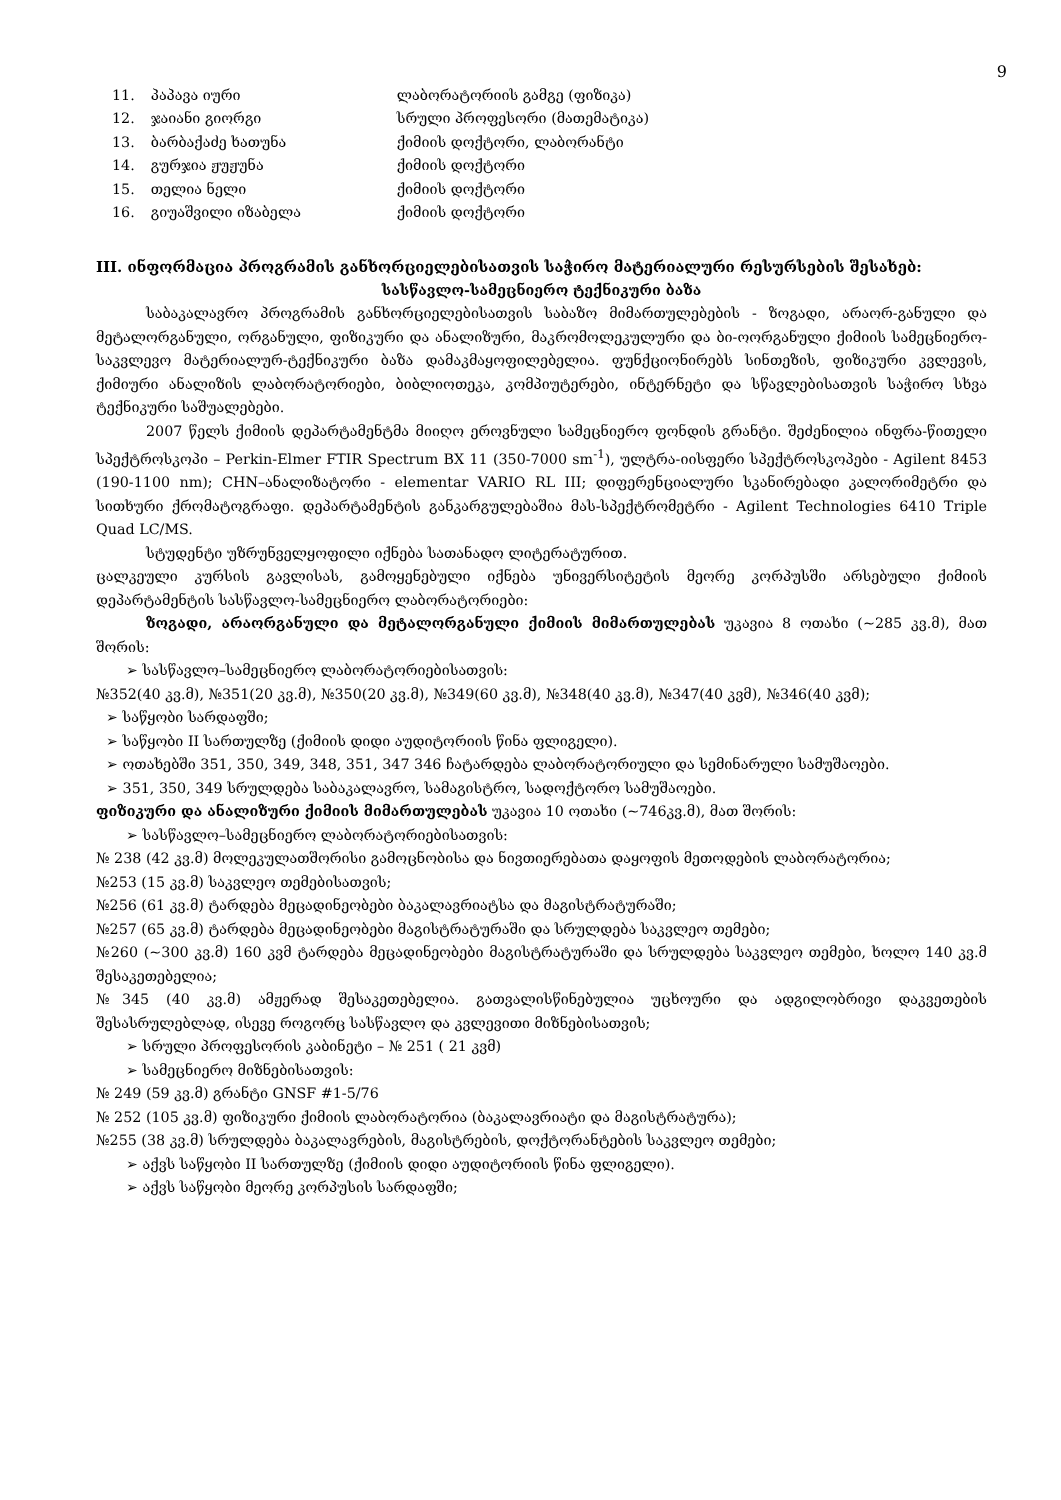9
| 11. | პაპავა იური | ლაბორატორიის გამგე (ფიზიკა) |
| 12. | ჯაიანი გიორგი | სრული პროფესორი (მათემატიკა) |
| 13. | ბარბაქაძე ხათუნა | ქიმიის დოქტორი, ლაბორანტი |
| 14. | გურჯია ჟუჟუნა | ქიმიის დოქტორი |
| 15. | თელია ნელი | ქიმიის დოქტორი |
| 16. | გიუაშვილი იზაბელა | ქიმიის დოქტორი |
III. ინფორმაცია პროგრამის განხორციელებისათვის საჭირო მატერიალური რესურსების შესახებ:
სასწავლო-სამეცნიერო ტექნიკური ბაზა
საბაკალავრო პროგრამის განხორციელებისათვის საბაზო მიმართულებების - ზოგადი, არაორ-განული და მეტალორგანული, ორგანული, ფიზიკური და ანალიზური, მაკრომოლეკულური და ბი-ოორგანული ქიმიის სამეცნიერო-საკვლევო მატერიალურ-ტექნიკური ბაზა დამაკმაყოფილებელია. ფუნქციონირებს სინთეზის, ფიზიკური კვლევის, ქიმიური ანალიზის ლაბორატორიები, ბიბლიოთეკა, კომპიუტერები, ინტერნეტი და სწავლებისათვის საჭირო სხვა ტექნიკური საშუალებები.
2007 წელს ქიმიის დეპარტამენტმა მიიღო ეროვნული სამეცნიერო ფონდის გრანტი. შეძენილია ინფრა-წითელი სპექტროსკოპი – Perkin-Elmer FTIR Spectrum BX 11 (350-7000 sm<sup>-1</sup>), ულტრა-იისფერი სპექტროსკოპები - Agilent 8453 (190-1100 nm); CHN–ანალიზატორი - elementar VARIO RL III; დიფერენციალური სკანირებადი კალორიმეტრი და სითხური ქრომატოგრაფი. დეპარტამენტის განკარგულებაშია მას-სპექტრომეტრი - Agilent Technologies 6410 Triple Quad LC/MS.
სტუდენტი უზრუნველყოფილი იქნება სათანადო ლიტერატურით.
ცალკეული კურსის გავლისას, გამოყენებული იქნება უნივერსიტეტის მეორე კორპუსში არსებული ქიმიის დეპარტამენტის სასწავლო-სამეცნიერო ლაბორატორიები:
ზოგადი, არაორგანული და მეტალორგანული ქიმიის მიმართულებას უკავია 8 ოთახი (~285 კვ.მ), მათ შორის:
➢ სასწავლო–სამეცნიერო ლაბორატორიებისათვის:
№352(40 კვ.მ), №351(20 კვ.მ), №350(20 კვ.მ), №349(60 კვ.მ), №348(40 კვ.მ), №347(40 კვმ), №346(40 კვმ);
➢ საწყობი სარდაფში;
➢ საწყობი II სართულზე (ქიმიის დიდი აუდიტორიის წინა ფლიგელი).
➢ ოთახებში 351, 350, 349, 348, 351, 347 346 ჩატარდება ლაბორატორიული და სემინარული სამუშაოები.
➢ 351, 350, 349 სრულდება საბაკალავრო, სამაგისტრო, სადოქტორო სამუშაოები.
ფიზიკური და ანალიზური ქიმიის მიმართულებას უკავია 10 ოთახი (~746კვ.მ), მათ შორის:
➢ სასწავლო–სამეცნიერო ლაბორატორიებისათვის:
№ 238 (42 კვ.მ) მოლეკულათშორისი გამოცნობისა და ნივთიერებათა დაყოფის მეთოდების ლაბორატორია;
№253 (15 კვ.მ) საკვლეო თემებისათვის;
№256 (61 კვ.მ) ტარდება მეცადინეობები ბაკალავრიატსა და მაგისტრატურაში;
№257 (65 კვ.მ) ტარდება მეცადინეობები მაგისტრატურაში და სრულდება საკვლეო თემები;
№260 (~300 კვ.მ) 160 კვმ ტარდება მეცადინეობები მაგისტრატურაში და სრულდება საკვლეო თემები, ხოლო 140 კვ.მ შესაკეთებელია;
№345 (40 კვ.მ) ამჟერად შესაკეთებელია. გათვალისწინებულია უცხოური და ადგილობრივი დაკვეთების შესასრულებლად, ისევე როგორც სასწავლო და კვლევითი მიზნებისათვის;
➢ სრული პროფესორის კაბინეტი – № 251 ( 21 კვმ)
➢ სამეცნიერო მიზნებისათვის:
№ 249 (59 კვ.მ) გრანტი GNSF #1-5/76
№ 252 (105 კვ.მ) ფიზიკური ქიმიის ლაბორატორია (ბაკალავრიატი და მაგისტრატურა);
№255 (38 კვ.მ) სრულდება ბაკალავრების, მაგისტრების, დოქტორანტების საკვლეო თემები;
➢ აქვს საწყობი II სართულზე (ქიმიის დიდი აუდიტორიის წინა ფლიგელი).
➢ აქვს საწყობი მეორე კორპუსის სარდაფში;